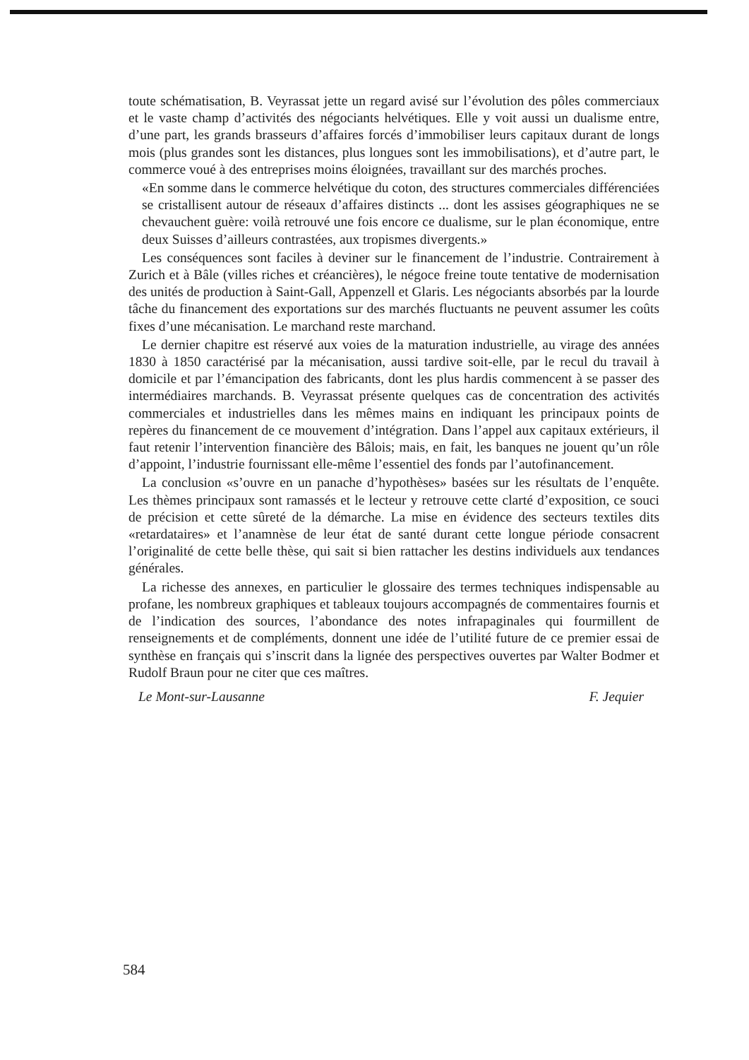toute schématisation, B. Veyrassat jette un regard avisé sur l’évolution des pôles commerciaux et le vaste champ d’activités des négociants helvétiques. Elle y voit aussi un dualisme entre, d’une part, les grands brasseurs d’affaires forcés d’immobiliser leurs capitaux durant de longs mois (plus grandes sont les distances, plus longues sont les immobilisations), et d’autre part, le commerce voué à des entreprises moins éloignées, travaillant sur des marchés proches.
«En somme dans le commerce helvétique du coton, des structures commerciales différenciées se cristallisent autour de réseaux d’affaires distincts ... dont les assises géographiques ne se chevauchent guère: voilà retrouvé une fois encore ce dualisme, sur le plan économique, entre deux Suisses d’ailleurs contrastées, aux tropismes divergents.»
Les conséquences sont faciles à deviner sur le financement de l’industrie. Contrairement à Zurich et à Bâle (villes riches et créancières), le négoce freine toute tentative de modernisation des unités de production à Saint-Gall, Appenzell et Glaris. Les négociants absorbés par la lourde tâche du financement des exportations sur des marchés fluctuants ne peuvent assumer les coûts fixes d’une mécanisation. Le marchand reste marchand.
Le dernier chapitre est réservé aux voies de la maturation industrielle, au virage des années 1830 à 1850 caractérisé par la mécanisation, aussi tardive soit-elle, par le recul du travail à domicile et par l’émancipation des fabricants, dont les plus hardis commencent à se passer des intermédiaires marchands. B. Veyrassat présente quelques cas de concentration des activités commerciales et industrielles dans les mêmes mains en indiquant les principaux points de repères du financement de ce mouvement d’intégration. Dans l’appel aux capitaux extérieurs, il faut retenir l’intervention financière des Bâlois; mais, en fait, les banques ne jouent qu’un rôle d’appoint, l’industrie fournissant elle-même l’essentiel des fonds par l’autofinancement.
La conclusion «s’ouvre en un panache d’hypothèses» basées sur les résultats de l’enquête. Les thèmes principaux sont ramassés et le lecteur y retrouve cette clarté d’exposition, ce souci de précision et cette sûreté de la démarche. La mise en évidence des secteurs textiles dits «retardataires» et l’anamnèse de leur état de santé durant cette longue période consacrent l’originalité de cette belle thèse, qui sait si bien rattacher les destins individuels aux tendances générales.
La richesse des annexes, en particulier le glossaire des termes techniques indispensable au profane, les nombreux graphiques et tableaux toujours accompagnés de commentaires fournis et de l’indication des sources, l’abondance des notes infrapaginales qui fourmillent de renseignements et de compléments, donnent une idée de l’utilité future de ce premier essai de synthèse en français qui s’inscrit dans la lignée des perspectives ouvertes par Walter Bodmer et Rudolf Braun pour ne citer que ces maîtres.
Le Mont-sur-Lausanne F. Jequier
584